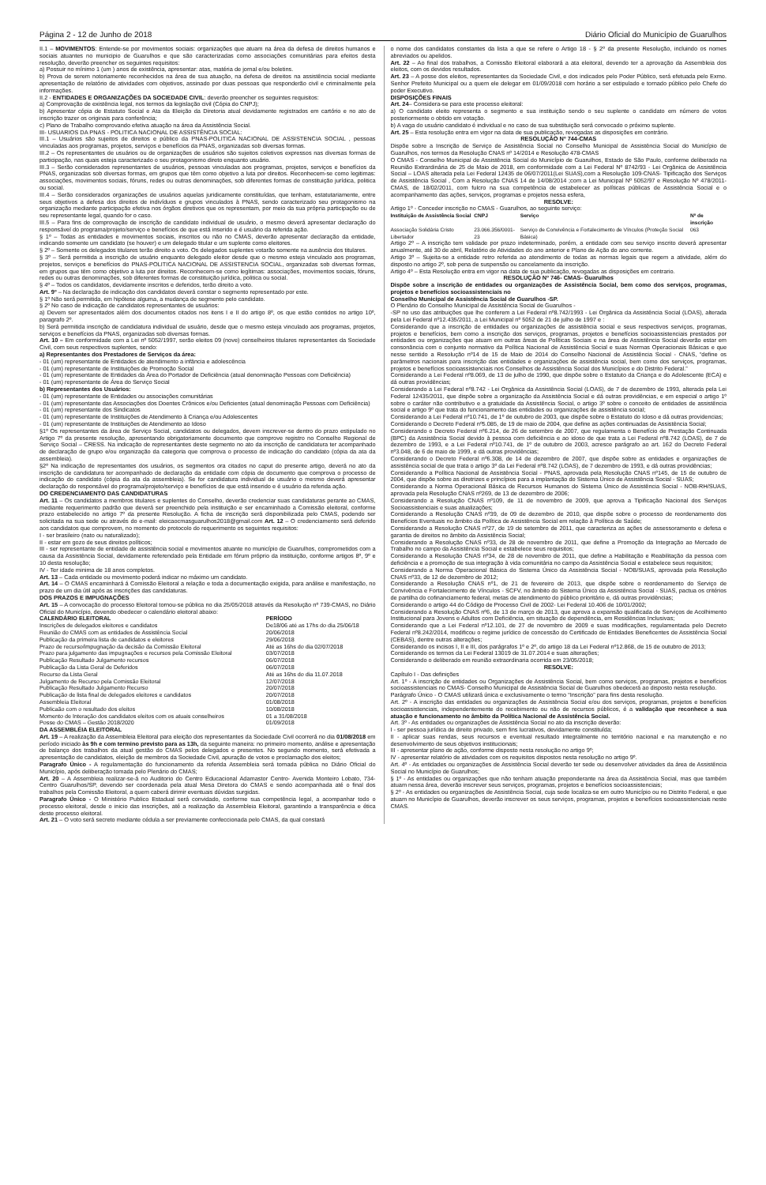Página 2 - 12 de Junho de 2018 Diário Oficial do Município de Guarulhos
II.1 – MOVIMENTOS: Entende-se por movimentos sociais: organizações que atuam na área da defesa de direitos humanos e sociais atuantes no municipio de Guarulhos e que são caracterizadas como associações comunitárias para efeitos desta resolução, deverão preencher os seguintes requisitos:
a) Possuir no mínimo 1 (um ) anos de existência, apresentar: atas, matéria de jornal e/ou boletins.
b) Prova de serem notoriamente reconhecidos na área de sua atuação, na defesa de direitos na assistência social mediante apresentação de relatório de atividades com objetivos, assinado por duas pessoas que responderão civil e criminalmente pela informações.
II.2 - ENTIDADES E ORGANIZAÇÕES DA SOCIEDADE CIVIL: deverão preencher os seguintes requisitos:
a) Comprovação de existência legal, nos termos da legislação civil (Cópia do CNPJ);
b) Apresentar cópia de Estatuto Social e Ata da Eleição da Diretoria atual devidamente registrados em cartório e no ato de inscrição trazer os originais para conferência;
c) Plano de Trabalho comprovando efetiva atuação na área da Assistência Social.
III- USUARIOS DA PNAS - POLITICA NACIONAL DE ASSISTÊNCIA SOCIAL:
III.1 – Usuários são sujeitos de direitos e público da PNAS-POLITICA NACIONAL DE ASSISTENCIA SOCIAL , pessoas vinculadas aos programas, projetos, serviços e benefícios da PNAS, organizadas sob diversas formas.
III.2 – Os representantes de usuários ou de organizações de usuários são sujeitos coletivos expressos nas diversas formas de participação, nas quais esteja caracterizado o seu protagonismo direto enquanto usuário.
III.3 – Serão considerados representantes de usuários, pessoas vinculadas aos programas, projetos, serviços e benefícios da PNAS, organizadas sob diversas formas, em grupos que têm como objetivo a luta por direitos. Reconhecem-se como legitimas: associações, movimentos sociais, fóruns, redes ou outras denominações, sob diferentes formas de constituição jurídica, politica ou social.
III.4 – Serão considerados organizações de usuários aquelas juridicamente constituídas, que tenham, estatutariamente, entre seus objetivos a defesa dos direitos de indivíduos e grupos vinculados à PNAS, sendo caracterizado seu protagonismo na organização mediante participação efetiva nos órgãos diretivos que os representam, por meio da sua própria participação ou de seu representante legal, quando for o caso.
III.5 – Para fins de comprovação de inscrição de candidato individual de usuário, o mesmo deverá apresentar declaração do responsável do programa/projeto/serviço e benefícios de que está inserido e é usuário da referida ação.
§ 1º – Todas as entidades e movimentos sociais, inscritos ou não no CMAS, deverão apresentar declaração da entidade, indicando somente um candidato (se houver) e um delegado titular e um suplente como eleitores.
§ 2º – Somente os delegados titulares terão direito a voto. Os delegados suplentes votarão somente na ausência dos titulares.
§ 3º – Será permitida a inscrição de usuário enquanto delegado eleitor desde que o mesmo esteja vinculado aos programas, projetos, serviços e benefícios do PNAS-POLITICA NACIONAL DE ASSISTENCIA SOCIAL, organizadas sob diversas formas, em grupos que têm como objetivo a luta por direitos. Reconhecem-se como legítimas: associações, movimentos sociais, fóruns, redes ou outras denominações, sob diferentes formas de constituição jurídica, politica ou social.
§ 4º – Todos os candidatos, devidamente inscritos e deferidos, terão direito a voto.
Art. 9º – Na declaração de indicação dos candidatos deverá constar o segmento representado por este.
§ 1º Não será permitida, em hipótese alguma, a mudança de segmento pelo candidato.
§ 2º No caso de indicação de candidatos representantes de usuários:
a) Devem ser apresentados além dos documentos citados nos itens I e II do artigo 8º, os que estão contidos no artigo 10º, paragrafo 2º.
b) Será permitida inscrição de candidatura individual de usuário, desde que o mesmo esteja vinculado aos programas, projetos, serviços e benefícios da PNAS, organizadas sob diversas formas.
Art. 10 – Em conformidade com a Lei nº 5052/1997, serão eleitos 09 (nove) conselheiros titulares representantes da Sociedade Civil, com seus respectivos suplentes, sendo:
a) Representantes dos Prestadores de Serviços da área:
- 01 (um) representante de Entidades de atendimento a infância e adolescência
- 01 (um) representante de Instituições de Promoção Social
- 01 (um) representante de Entidades da Área do Portador de Deficiência (atual denominação Pessoas com Deficiência)
- 01 (um) representante de Área do Serviço Social
b) Representantes dos Usuários:
- 01 (um) representante de Entidades ou associações comunitárias
- 01 (um) representante das Associações dos Doentes Crônicos e/ou Deficientes (atual denominação Pessoas com Deficiência)
- 01 (um) representante dos Sindicatos
- 01 (um) representante de Instituições de Atendimento à Criança e/ou Adolescentes
- 01 (um) representante de Instituições de Atendimento ao Idoso
§1º Os representantes da área de Serviço Social, candidatos ou delegados, devem inscrever-se dentro do prazo estipulado no Artigo 7º da presente resolução, apresentando obrigatoriamente documento que comprove registro no Conselho Regional de Serviço Social – CRESS. Na indicação de representantes deste segmento no ato da inscrição de candidatura ter acompanhado de declaração de grupo e/ou organização da categoria que comprova o processo de indicação do candidato (cópia da ata da assembleia).
§2º Na indicação de representantes dos usuários, os segmentos ora citados no caput do presente artigo, deverá no ato da inscrição de candidatura ter acompanhado de declaração da entidade com cópia de documento que comprova o processo de indicação do candidato (cópia da ata da assembleia). Se for candidatura individual de usuário o mesmo deverá apresentar declaração do responsável do programa/projeto/serviço e benefícios de que está inserido e é usuário da referida ação.
DO CREDENCIAMENTO DAS CANDIDATURAS
Art. 11 – Os candidatos a membros titulares e suplentes do Conselho, deverão credenciar suas candidaturas perante ao CMAS, mediante requerimento padrão que deverá ser preenchido pela instituição e ser encaminhado a Comissão eleitoral, conforme prazo estabelecido no artigo 7º da presente Resolução. A ficha de inscrição será disponibilizada pelo CMAS, podendo ser solicitada na sua sede ou através do e-mail: eleicaocmasguarulhos2018@gmail.com Art. 12 – O credenciamento será deferido aos candidatos que comprovem, no momento do protocolo do requerimento os seguintes requisitos:
I - ser brasileiro (nato ou naturalizado);
II - estar em gozo de seus direitos políticos;
III - ser representante de entidade de assistência social e movimentos atuante no município de Guarulhos, comprometidos com a causa da Assistência Social, devidamente referendado pela Entidade em fórum próprio da instituição, conforme artigos 8º, 9º e 10 desta resolução;
IV - Ter idade minima de 18 anos completos.
Art. 13 – Cada entidade ou movimento poderá indicar no máximo um candidato.
Art. 14 – O CMAS encaminhará á Comissão Eleitoral a relação e toda a documentação exigida, para análise e manifestação, no prazo de um dia útil após as inscrições das candidaturas.
DOS PRAZOS E IMPUGNAÇÕES
Art. 15 – A convocação do processo Eleitoral tornou-se pública no dia 25/05/2018 através da Resolução nº 739-CMAS, no Diário Oficial do Município, devendo obedecer o calendário eleitoral abaixo:
| CALENDÁRIO ELEITORAL | PERÍODO |
| --- | --- |
| Inscrições de delegados eleitores e candidatos | De18/06 até as 17hs do dia 25/06/18 |
| Reunião do CMAS com as entidades de Assistência Social | 20/06/2018 |
| Publicação da primeira lista de candidatos e eleitores | 29/06/2018 |
| Prazo de recurso/impugnação da decisão da Comissão Eleitoral | Até as 16hs do dia 02/07/2018 |
| Prazo para julgamento das impugnações e recursos pela Comissão Eleitoral | 03/07/2018 |
| Publicação Resultado Julgamento recursos | 06/07/2018 |
| Publicação da Lista Geral de Deferidos | 06/07/2018 |
| Recurso da Lista Geral | Até as 16hs do dia 11.07.2018 |
| Julgamento de Recurso pela Comissão Eleitoral | 12/07/2018 |
| Publicação Resultado Julgamento Recurso | 20/07/2018 |
| Publicação de lista final de delegados eleitores e candidatos | 20/07/2018 |
| Assembleia Eleitoral | 01/08/2018 |
| Publicaão com o resultado dos eleitos | 10/08/2018 |
| Momento de Interação dos candidatos eleitos com os atuais conselheiros | 01 a 31/08/2018 |
| Posse do CMAS – Gestão 2018/2020 | 01/09/2018 |
DA ASSEMBLÉIA ELEITORAL
Art. 19 – A realização da Assembleia Eleitoral para eleição dos representantes da Sociedade Civil ocorrerá no dia 01/08/2018 em período iniciado às 9h e com termino previsto para as 13h, da seguinte maneira: no primeiro momento, análise e apresentação de balanço dos trabalhos da atual gestão do CMAS pelos delegados e presentes. No segundo momento, será efetivada a apresentação de candidatos, eleição de membros da Sociedade Civil, apuração de votos e proclamação dos eleitos;
Paragrafo Único - A regulamentação do funcionamento da referida Assembleia será tornada pública no Diário Oficial do Município, após deliberação tomada pelo Plenário do CMAS;
Art. 20 – A Assembleia realizar-se-á no Auditorio do Centro Educacional Adamastor Centro- Avenida Monteiro Lobato, 734- Centro Guarulhos/SP, devendo ser coordenada pela atual Mesa Diretora do CMAS e sendo acompanhada até o final dos trabalhos pela Comissão Eleitoral, a quem caberá dirimir eventuais dúvidas surgidas.
Paragrafo Único - O Ministério Publico Estadual será convidado, conforme sua competência legal, a acompanhar todo o processo eleitoral, desde o inicio das inscrições, até a realização da Assembleia Eleitoral, garantindo a transparência e ética deste processo eleitoral.
Art. 21 – O voto será secreto mediante cédula a ser previamente confeccionada pelo CMAS, da qual constará
o nome dos candidatos constantes da lista a que se refere o Artigo 18 - § 2º da presente Resolução, incluindo os nomes abreviados ou apelidos.
Art. 22 – Ao final dos trabalhos, a Comissão Eleitoral elaborará a ata eleitoral, devendo ter a aprovação da Assembleia dos eleitos, com os devidos resultados.
Art. 23 – A posse dos eleitos, representantes da Sociedade Civil, e dos indicados pelo Poder Público, será efetuada pelo Exmo. Senhor Prefeito Municipal ou a quem ele delegar em 01/09/2018 com horário a ser estipulado e tornado público pelo Chefe do poder Executivo.
DISPOSIÇÕES FINAIS
Art. 24– Considera-se para este processo eleitoral:
a) O candidato eleito representa o segmento e sua instituição sendo o seu suplente o candidato em número de votos posteriormente o obtido em votação.
b) A vaga do usuário candidato é individual e no caso de sua substituição será convocado o próximo suplente.
Art. 25 – Esta resolução entra em vigor na data de sua publicação, revogadas as disposições em contrário.
RESOLUÇÃO Nº 744-CMAS
Dispõe sobre a Inscrição de Serviço de Assistência Social no Conselho Municipal de Assistência Social do Município de Guarulhos, nos termos da Resolução CNAS nº 14/2014 e Resolução 478-CMAS
O CMAS - Conselho Municipal de Assistência Social do Município de Guarulhos, Estado de São Paulo, conforme deliberado na Reunião Extrardinária de 25 de Maio de 2018, em conformidade com a Lei Federal Nº 8742/93 - Lei Orgânica de Assistência Social – LOAS alterada pela Lei Federal 12435 de 06/07/2011(Lei SUAS),com a Resolução 109-CNAS- Tipificação dos Serviços de Assistência Social , Com a Resolução CNAS 14 de 14/08/2014 ;com a Lei Municipal Nº 5052/97 e Resolução Nº 478/2011-CMAS, de 18/02/2011, com fulcro na sua competência de estabelecer as políticas públicas de Assistência Social e o acompanhamento das ações, serviços, programas e projetos nessa esfera,
RESOLVE:
Artigo 1º - Conceder inscrição no CMAS - Guarulhos, ao seguinte serviço:
| Instituição de Assistência Social | CNPJ | Serviço | Nº de inscrição |
| --- | --- | --- | --- |
| Associação Solidária Cristo Libertador | 23.066.356/0001-23 | Serviço de Convivência e Fortalecimento de Vínculos (Proteção Social Básica) | 063 |
Artigo 2º – A inscrição tem validade por prazo indeterminado, porém, a entidade com seu serviço inscrito deverá apresentar anualmente, até 30 de abril, Relatório de Atividades do ano anterior e Plano de Ação do ano corrente.
Artigo 3º – Sujeita-se a entidade retro referida ao atendimento de todas as normas legais que regem a atividade, além do disposto no artigo 2º, sob pena de suspensão ou cancelamento da inscrição.
Artigo 4º – Esta Resolução entra em vigor na data de sua publicação, revogadas as disposições em contrario.
RESOLUÇÃO Nº 746- CMAS- Guarulhos
Dispõe sobre a inscrição de entidades ou organizações de Assistência Social, bem como dos serviços, programas, projetos e benefícios socioassistenciais no
Conselho Municipal de Assistência Social de Guarulhos -SP.
O Plenário do Conselho Municipal de Assistência Social de Guarulhos -
-SP no uso das atribuições que lhe conferem a Lei Federal nº8.742/1993 - Lei Orgânica da Assistência Social (LOAS), alterada pela Lei Federal nº12.435/2011, a Lei Municipal nº 5052 de 21 de julho de 1997 e :
Considerando que a inscrição de entidades ou organizações de assistência social e seus respectivos serviços, programas, projetos e benefícios, bem como a inscrição dos serviços, programas, projetos e benefícios socioassistenciais prestados por entidades ou organizações que atuam em outras áreas de Políticas Sociais e na área de Assistência Social deverão estar em consonância com o conjunto normativo da Política Nacional de Assistência Social e suas Normas Operacionais Básicas e que nesse sentido a Resolução nº14 de 15 de Maio de 2014 do Conselho Nacional de Assistência Social - CNAS, “define os parâmetros nacionais para inscrição das entidades e organizações de assistência social, bem como dos serviços, programas, projetos e benefícios socioassistenciais nos Conselhos de Assistência Social dos Municípios e do Distrito Federal.”
Considerando a Lei Federal nº8.069, de 13 de julho de 1990, que dispõe sobre o Estatuto da Criança e do Adolescente (ECA) e dá outras providências;
Considerando a Lei Federal nº8.742 - Lei Orgânica da Assistência Social (LOAS), de 7 de dezembro de 1993, alterada pela Lei Federal 12435/2011, que dispõe sobre a organização da Assistência Social e dá outras providências, e em especial o artigo 1º sobre o caráter não contributivo e a gratuidade da Assistência Social, o artigo 3º sobre o conceito de entidades de assistência social e artigo 9º que trata do funcionamento das entidades ou organizações de assistência social;
Considerando a Lei Federal nº10.741, de 1º de outubro de 2003, que dispõe sobre o Estatuto do Idoso e dá outras providencias;
Considerando o Decreto Federal nº5.085, de 19 de maio de 2004, que define as ações continuadas de Assistência Social;
Considerando o Decreto Federal nº6.214, de 26 de setembro de 2007, que regulamenta o Benefício de Prestação Continuada (BPC) da Assistência Social devido à pessoa com deficiência e ao idoso de que trata a Lei Federal nº8.742 (LOAS), de 7 de dezembro de 1993, e a Lei Federal nº10.741, de 1º de outubro de 2003, acresce parágrafo ao art. 162 do Decreto Federal nº3.048, de 6 de maio de 1999, e dá outras providências;
Considerando o Decreto Federal nº6.308, de 14 de dezembro de 2007, que dispõe sobre as entidades e organizações de assistência social de que trata o artigo 3º da Lei Federal nº8.742 (LOAS), de 7 dezembro de 1993, e dá outras providências;
Considerando a Política Nacional de Assistência Social - PNAS, aprovada pela Resolução CNAS nº145, de 15 de outubro de 2004, que dispõe sobre as diretrizes e princípios para a implantação do Sistema Único de Assistência Social - SUAS;
Considerando a Norma Operacional Básica de Recursos Humanos do Sistema Único de Assistência Social - NOB-RH/SUAS, aprovada pela Resolução CNAS nº269, de 13 de dezembro de 2006;
Considerando a Resolução CNAS nº109, de 11 de novembro de 2009, que aprova a Tipificação Nacional dos Serviços Socioassistenciais e suas atualizações;
Considerando a Resolução CNAS nº39, de 09 de dezembro de 2010, que dispõe sobre o processo de reordenamento dos Benefícios Eventuais no âmbito da Política de Assistência Social em relação à Política de Saúde;
Considerando a Resolução CNAS nº27, de 19 de setembro de 2011, que caracteriza as ações de assessoramento e defesa e garantia de direitos no âmbito da Assistência Social;
Considerando a Resolução CNAS nº33, de 28 de novembro de 2011, que define a Promoção da Integração ao Mercado de Trabalho no campo da Assistência Social e estabelece seus requisitos;
Considerando a Resolução CNAS nº34, de 28 de novembro de 2011, que define a Habilitação e Reabilitação da pessoa com deficiência e a promoção de sua integração à vida comunitária no campo da Assistência Social e estabelece seus requisitos;
Considerando a Norma Operacional Básica do Sistema Único da Assistência Social - NOB/SUAS, aprovada pela Resolução CNAS nº33, de 12 de dezembro de 2012;
Considerando a Resolução CNAS nº1, de 21 de fevereiro de 2013, que dispõe sobre o reordenamento do Serviço de Convivência e Fortalecimento de Vínculos - SCFV, no âmbito do Sistema Único da Assistência Social - SUAS, pactua os critérios de partilha do cofinanciamento federal, metas de atendimento do público prioritário e, dá outras providências;
Considerando o artigo 44 do Código de Processo Civil de 2002- Lei Federal 10.406 de 10/01/2002;
Considerando a Resolução CNAS nº6, de 13 de março de 2013, que aprova a expansão qualificada de Serviços de Acolhimento Institucional para Jovens e Adultos com Deficiência, em situação de dependência, em Residências Inclusivas;
Considerando que a Lei Federal nº12.101, de 27 de novembro de 2009 e suas modificações, regulamentada pelo Decreto Federal nº8.242/2014, modificou o regime jurídico de concessão do Certificado de Entidades Beneficentes de Assistência Social (CEBAS), dentre outras alterações;
Considerando os incisos I, II e III, dos parágrafos 1º e 2º, do artigo 18 da Lei Federal nº12.868, de 15 de outubro de 2013;
Considerando os termos da Lei Federal 13019 de 31.07.2014 e suas alterações;
Considerando o deliberado em reunião extraordinaria ocorrida em 23/05/2018;
RESOLVE:
Capítulo I - Das definições
Art. 1º - A inscrição de entidades ou Organizações de Assistência Social, bem como serviços, programas, projetos e benefícios socioassistenciais no CMAS- Conselho Municipal de Assistência Social de Guarulhos obedecerá ao disposto nesta resolução.
Parágrafo Único - O CMAS utilizará única e exclusivamente o termo “Inscrição” para fins desta resolução.
Art. 2º - A inscrição das entidades ou organizações de Assistência Social e/ou dos serviços, programas, projetos e benefícios socioassistenciais, independentemente do recebimento ou não de recursos públicos, é a validação que reconhece a sua atuação e funcionamento no âmbito da Política Nacional de Assistência Social.
Art. 3º - As entidades ou organizações de Assistência Social no ato da inscrição deverão:
I - ser pessoa jurídica de direito privado, sem fins lucrativos, devidamente constituída;
II - aplicar suas rendas, seus recursos e eventual resultado integralmente no território nacional e na manutenção e no desenvolvimento de seus objetivos institucionais;
III - apresentar plano de ação, conforme disposto nesta resolução no artigo 9º;
IV - apresentar relatório de atividades com os requisitos dispostos nesta resolução no artigo 9º.
Art. 4º - As entidades ou organizações de Assistência Social deverão ter sede ou desenvolver atividades da área de Assistência Social no Município de Guarulhos;
§ 1º - As entidades ou organizações que não tenham atuação preponderante na área da Assistência Social, mas que também atuam nessa área, deverão inscrever seus serviços, programas, projetos e benefícios socioassistenciais;
§ 2º - As entidades ou organizações de Assistência Social, cuja sede localiza-se em outro Município ou no Distrito Federal, e que atuam no Município de Guarulhos, deverão inscrever os seus serviços, programas, projetos e benefícios socioassistenciais neste CMAS.